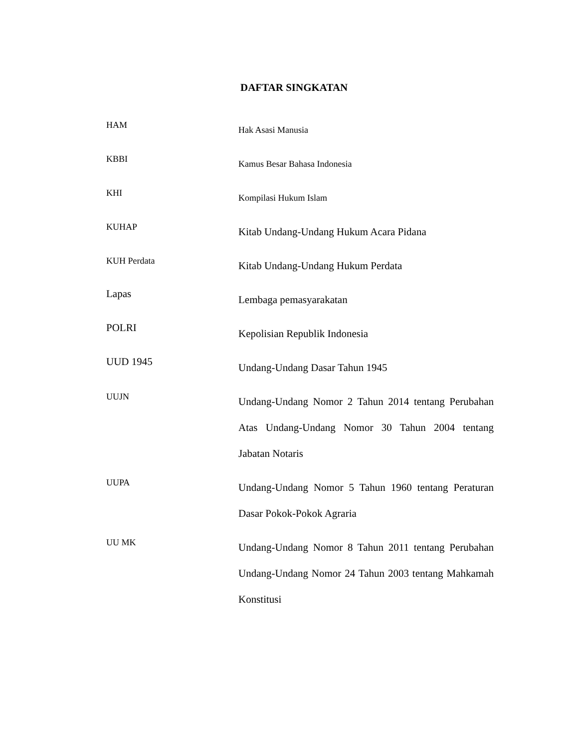DAFTAR SINGKATAN
| HAM | Hak Asasi Manusia |
| KBBI | Kamus Besar Bahasa Indonesia |
| KHI | Kompilasi Hukum Islam |
| KUHAP | Kitab Undang-Undang Hukum Acara Pidana |
| KUH Perdata | Kitab Undang-Undang Hukum Perdata |
| Lapas | Lembaga pemasyarakatan |
| POLRI | Kepolisian Republik Indonesia |
| UUD 1945 | Undang-Undang Dasar Tahun 1945 |
| UUJN | Undang-Undang Nomor 2 Tahun 2014 tentang Perubahan Atas Undang-Undang Nomor 30 Tahun 2004 tentang Jabatan Notaris |
| UUPA | Undang-Undang Nomor 5 Tahun 1960 tentang Peraturan Dasar Pokok-Pokok Agraria |
| UU MK | Undang-Undang Nomor 8 Tahun 2011 tentang Perubahan Undang-Undang Nomor 24 Tahun 2003 tentang Mahkamah Konstitusi |